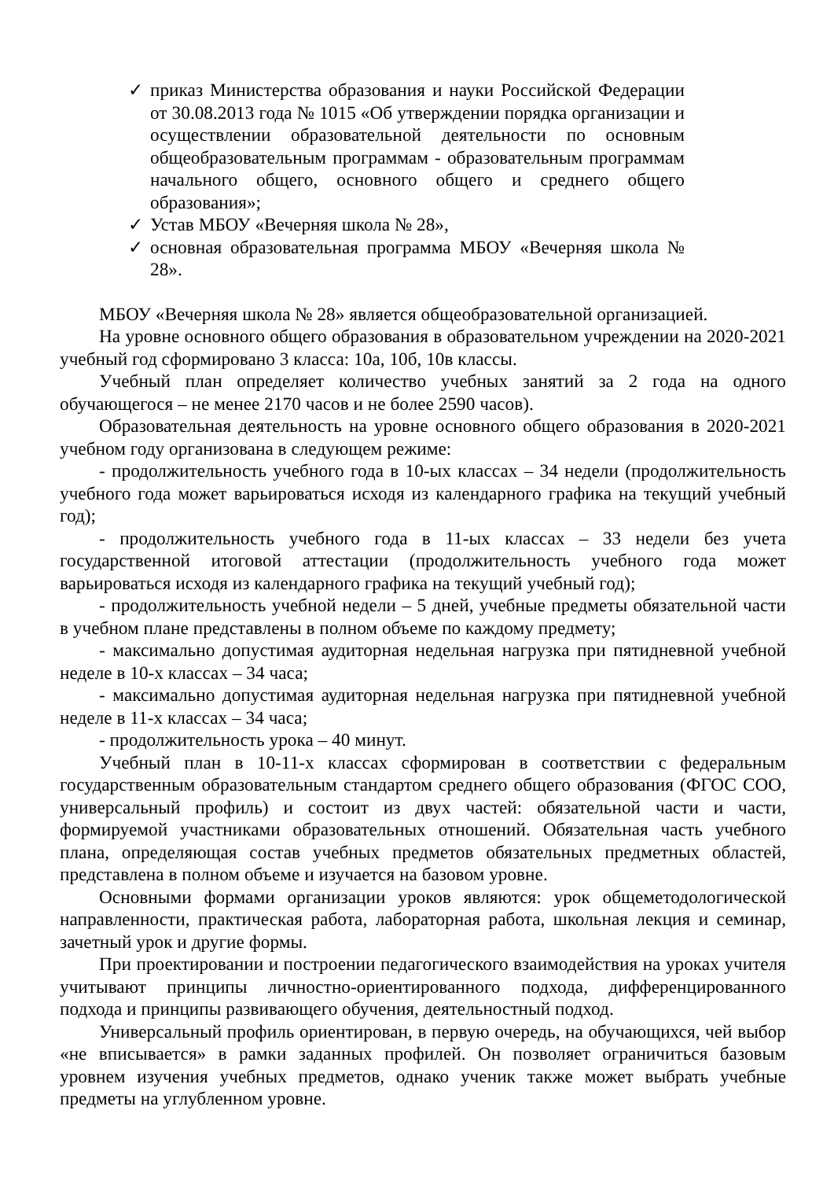✓ приказ Министерства образования и науки Российской Федерации от 30.08.2013 года № 1015 «Об утверждении порядка организации и осуществлении образовательной деятельности по основным общеобразовательным программам - образовательным программам начального общего, основного общего и среднего общего образования»;
✓ Устав МБОУ «Вечерняя школа № 28»,
✓ основная образовательная программа МБОУ «Вечерняя школа № 28».
МБОУ «Вечерняя школа № 28» является общеобразовательной организацией.
На уровне основного общего образования в образовательном учреждении на 2020-2021 учебный год сформировано 3 класса: 10а, 10б, 10в классы.
Учебный план определяет количество учебных занятий за 2 года на одного обучающегося – не менее 2170 часов и не более 2590 часов).
Образовательная деятельность на уровне основного общего образования в 2020-2021 учебном году организована в следующем режиме:
- продолжительность учебного года в 10-ых классах – 34 недели (продолжительность учебного года может варьироваться исходя из календарного графика на текущий учебный год);
- продолжительность учебного года в 11-ых классах – 33 недели без учета государственной итоговой аттестации (продолжительность учебного года может варьироваться исходя из календарного графика на текущий учебный год);
- продолжительность учебной недели – 5 дней, учебные предметы обязательной части в учебном плане представлены в полном объеме по каждому предмету;
- максимально допустимая аудиторная недельная нагрузка при пятидневной учебной неделе в 10-х классах – 34 часа;
- максимально допустимая аудиторная недельная нагрузка при пятидневной учебной неделе в 11-х классах – 34 часа;
- продолжительность урока – 40 минут.
Учебный план в 10-11-х классах сформирован в соответствии с федеральным государственным образовательным стандартом среднего общего образования (ФГОС СОО, универсальный профиль) и состоит из двух частей: обязательной части и части, формируемой участниками образовательных отношений. Обязательная часть учебного плана, определяющая состав учебных предметов обязательных предметных областей, представлена в полном объеме и изучается на базовом уровне.
Основными формами организации уроков являются: урок общеметодологической направленности, практическая работа, лабораторная работа, школьная лекция и семинар, зачетный урок и другие формы.
При проектировании и построении педагогического взаимодействия на уроках учителя учитывают принципы личностно-ориентированного подхода, дифференцированного подхода и принципы развивающего обучения, деятельностный подход.
Универсальный профиль ориентирован, в первую очередь, на обучающихся, чей выбор «не вписывается» в рамки заданных профилей. Он позволяет ограничиться базовым уровнем изучения учебных предметов, однако ученик также может выбрать учебные предметы на углубленном уровне.